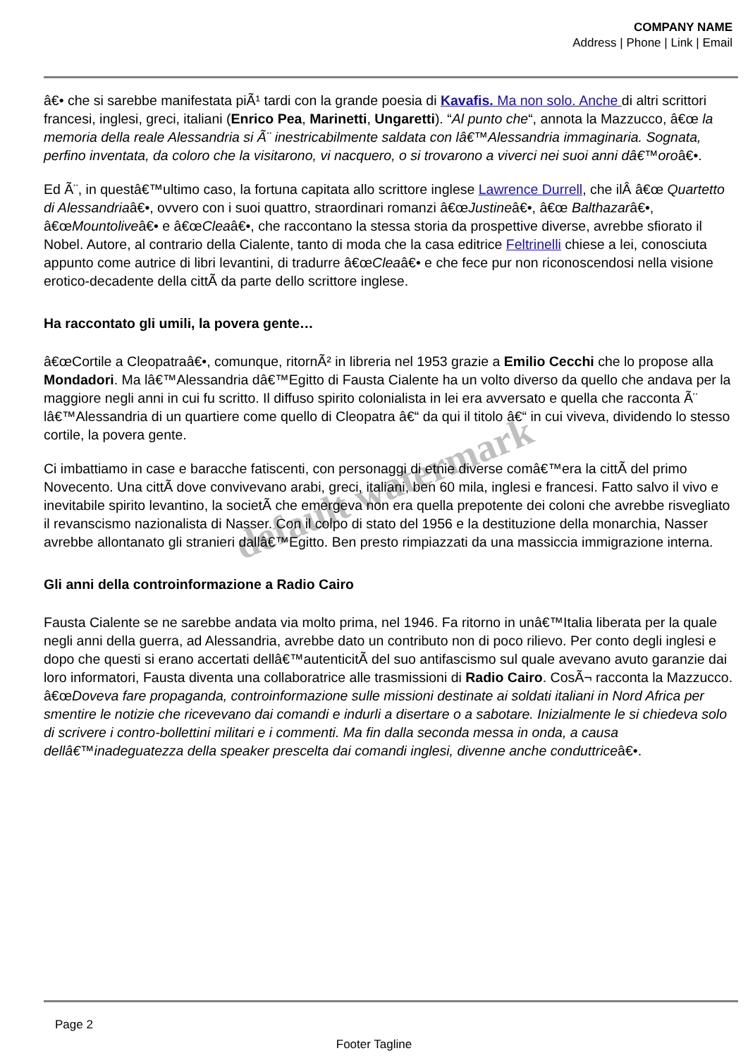COMPANY NAME
Address | Phone | Link | Email
â€• che si sarebbe manifestata piÃ¹ tardi con la grande poesia di Kavafis. Ma non solo. Anche di altri scrittori francesi, inglesi, greci, italiani (Enrico Pea, Marinetti, Ungaretti). “Al punto che“, annota la Mazzucco, â€œ la memoria della reale Alessandria si Ã¨ inestricabilmente saldata con lâ€™Alessandria immaginaria. Sognata, perfino inventata, da coloro che la visitarono, vi nacquero, o si trovarono a viverci nei suoi anni dâ€™oroâ€•.
Ed Ã¨, in questâ€™ultimo caso, la fortuna capitata allo scrittore inglese Lawrence Durrell, che ilÂ â€œ Quartetto di Alessandriaâ€•, ovvero con i suoi quattro, straordinari romanzi â€œJustineâ€•, â€œ Balthazarâ€•, â€œMountoliveâ€• e â€œCleaâ€•, che raccontano la stessa storia da prospettive diverse, avrebbe sfiorato il Nobel. Autore, al contrario della Cialente, tanto di moda che la casa editrice Feltrinelli chiese a lei, conosciuta appunto come autrice di libri levantini, di tradurre â€œCleaâ€• e che fece pur non riconoscendosi nella visione erotico-decadente della cittÃ da parte dello scrittore inglese.
Ha raccontato gli umili, la povera gente…
â€œCortile a Cleopatraâ€•, comunque, ritornÃ² in libreria nel 1953 grazie a Emilio Cecchi che lo propose alla Mondadori. Ma lâ€™Alessandria dâ€™Egitto di Fausta Cialente ha un volto diverso da quello che andava per la maggiore negli anni in cui fu scritto. Il diffuso spirito colonialista in lei era avversato e quella che racconta Ã¨ lâ€™Alessandria di un quartiere come quello di Cleopatra â€“ da qui il titolo â€“ in cui viveva, dividendo lo stesso cortile, la povera gente.
Ci imbattiamo in case e baracche fatiscenti, con personaggi di etnie diverse comâ€™era la cittÃ del primo Novecento. Una cittÃ dove convivevano arabi, greci, italiani, ben 60 mila, inglesi e francesi. Fatto salvo il vivo e inevitabile spirito levantino, la societÃ che emergeva non era quella prepotente dei coloni che avrebbe risvegliato il revanscismo nazionalista di Nasser. Con il colpo di stato del 1956 e la destituzione della monarchia, Nasser avrebbe allontanato gli stranieri dallâ€™Egitto. Ben presto rimpiazzati da una massiccia immigrazione interna.
Gli anni della controinformazione a Radio Cairo
Fausta Cialente se ne sarebbe andata via molto prima, nel 1946. Fa ritorno in unâ€™Italia liberata per la quale negli anni della guerra, ad Alessandria, avrebbe dato un contributo non di poco rilievo. Per conto degli inglesi e dopo che questi si erano accertati dellâ€™autenticitÃ del suo antifascismo sul quale avevano avuto garanzie dai loro informatori, Fausta diventa una collaboratrice alle trasmissioni di Radio Cairo. CosÃ¬ racconta la Mazzucco. â€œDoveva fare propaganda, controinformazione sulle missioni destinate ai soldati italiani in Nord Africa per smentire le notizie che ricevevano dai comandi e indurli a disertare o a sabotare. Inizialmente le si chiedeva solo di scrivere i contro-bollettini militari e i commenti. Ma fin dalla seconda messa in onda, a causa dellâ€™inadeguatezza della speaker prescelta dai comandi inglesi, divenne anche conduttriceâ€•.
default watermark
Page 2
Footer Tagline